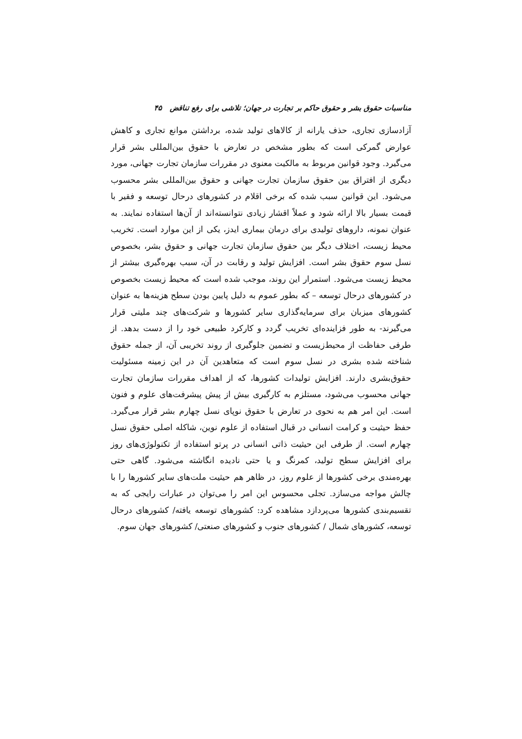مناسبات حقوق بشر و حقوق حاکم بر تجارت در جهان؛ تلاشی برای رفع تناقض ۴۵
آزادسازی تجاری، حذف یارانه از کالاهای تولید شده، برداشتن موانع تجاری و کاهش عوارض گمرکی است که بطور مشخص در تعارض با حقوق بین‌المللی بشر قرار می‌گیرد. وجود قوانین مربوط به مالکیت معنوی در مقررات سازمان تجارت جهانی، مورد دیگری از افتراق بین حقوق سازمان تجارت جهانی و حقوق بین‌المللی بشر محسوب می‌شود. این قوانین سبب شده که برخی اقلام در کشورهای درحال توسعه و فقیر با قیمت بسیار بالا ارائه شود و عملاً اقشار زیادی نتوانسته‌اند از آن‌ها استفاده نمایند. به عنوان نمونه، داروهای تولیدی برای درمان بیماری ایدز، یکی از این موارد است. تخریب محیط زیست، اختلاف دیگر بین حقوق سازمان تجارت جهانی و حقوق بشر، بخصوص نسل سوم حقوق بشر است. افزایش تولید و رقابت در آن، سبب بهره‌گیری بیشتر از محیط زیست می‌شود. استمرار این روند، موجب شده است که محیط زیست بخصوص در کشورهای درحال توسعه – که بطور عموم به دلیل پایین بودن سطح هزینه‌ها به عنوان کشورهای میزبان برای سرمایه‌گذاری سایر کشورها و شرکت‌های چند ملیتی قرار می‌گیرند- به طور فزاینده‌ای تخریب گردد و کارکرد طبیعی خود را از دست بدهد. از طرفی حفاظت از محیط‌زیست و تضمین جلوگیری از روند تخریبی آن، از جمله حقوق شناخته شده بشری در نسل سوم است که متعاهدین آن در این زمینه مسئولیت حقوق‌بشری دارند. افزایش تولیدات کشورها، که از اهداف مقررات سازمان تجارت جهانی محسوب می‌شود، مستلزم به کارگیری بیش از پیش پیشرفت‌های علوم و فنون است. این امر هم به نحوی در تعارض با حقوق نوپای نسل چهارم بشر قرار می‌گیرد. حفظ حیثیت و کرامت انسانی در قبال استفاده از علوم نوین، شاکله اصلی حقوق نسل چهارم است. از طرفی این حیثیت ذاتی انسانی در پرتو استفاده از تکنولوژی‌های روز برای افزایش سطح تولید، کمرنگ و یا حتی نادیده انگاشته می‌شود. گاهی حتی بهره‌مندی برخی کشورها از علوم روز، در ظاهر هم حیثیت ملت‌های سایر کشورها را با چالش مواجه می‌سازد. تجلی محسوس این امر را می‌توان در عبارات رایجی که به تقسیم‌بندی کشورها می‌پردازد مشاهده کرد: کشورهای توسعه یافته/ کشورهای درحال توسعه، کشورهای شمال / کشورهای جنوب و کشورهای صنعتی/ کشورهای جهان سوم.